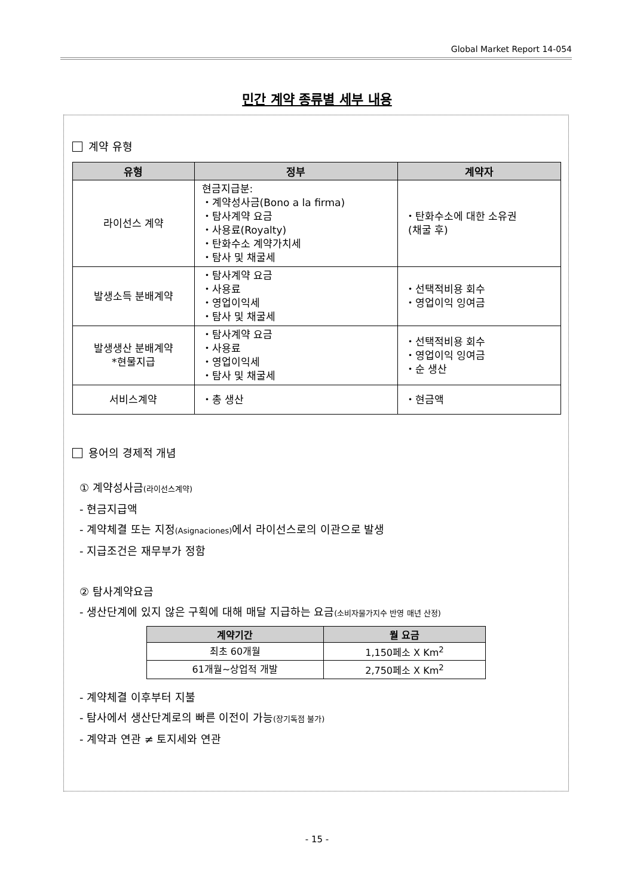Global Market Report 14-054
민간 계약 종류별 세부 내용
계약 유형
| 유형 | 정부 | 계약자 |
| --- | --- | --- |
| 라이선스 계약 | 현금지급분: ・계약성사금(Bono a la firma) ・탐사계약 요금 ・사용료(Royalty) ・탄화수소 계약가치세 ・탐사 및 채굴세 | ・탄화수소에 대한 소유권 (채굴 후) |
| 발생소득 분배계약 | ・탐사계약 요금 ・사용료 ・영업이익세 ・탐사 및 채굴세 | ・선택적비용 회수 ・영업이익 잉여금 |
| 발생생산 분배계약 *현물지급 | ・탐사계약 요금 ・사용료 ・영업이익세 ・탐사 및 채굴세 | ・선택적비용 회수 ・영업이익 잉여금 ・순 생산 |
| 서비스계약 | ・총 생산 | ・현금액 |
용어의 경제적 개념
① 계약성사금(라이선스계약)
- 현금지급액
- 계약체결 또는 지정(Asignaciones) 에서 라이선스로의 이관으로 발생
- 지급조건은 재무부가 정함
② 탐사계약요금
- 생산단계에 있지 않은 구획에 대해 매달 지급하는 요금(소비자물가지수 반영 매년 산정)
| 계약기간 | 월 요금 |
| --- | --- |
| 최초 60개월 | 1,150페소 X Km<sup>2</sup> |
| 61개월~상업적 개발 | 2,750페소 X Km<sup>2</sup> |
- 계약체결 이후부터 지불
- 탐사에서 생산단계로의 빠른 이전이 가능(장기독점 불가)
- 계약과 연관 ≠ 토지세와 연관
- 15 -